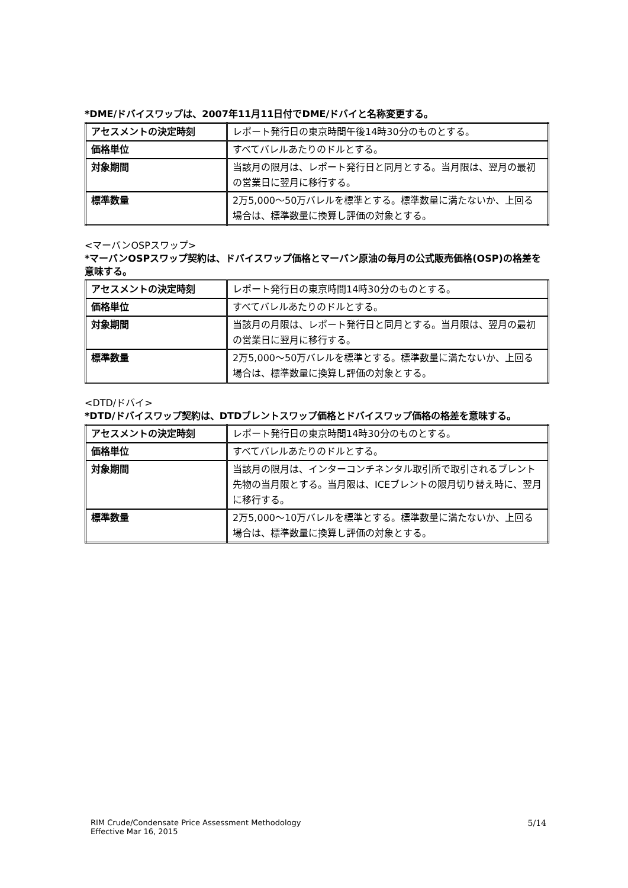*DME/ドバイスワップは、2007年11月11日付でDME/ドバイと名称変更する。
| アセスメントの決定時刻 | レポート発行日の東京時間午後14時30分のものとする。 |
| 価格単位 | すべてバレルあたりのドルとする。 |
| 対象期間 | 当該月の限月は、レポート発行日と同月とする。当月限は、翌月の最初の営業日に翌月に移行する。 |
| 標準数量 | 2万5,000～50万バレルを標準とする。標準数量に満たないか、上回る場合は、標準数量に換算し評価の対象とする。 |
<マーバンOSPスワップ>
*マーバンOSPスワップ契約は、ドバイスワップ価格とマーバン原油の毎月の公式販売価格(OSP)の格差を意味する。
| アセスメントの決定時刻 | レポート発行日の東京時間14時30分のものとする。 |
| 価格単位 | すべてバレルあたりのドルとする。 |
| 対象期間 | 当該月の月限は、レポート発行日と同月とする。当月限は、翌月の最初の営業日に翌月に移行する。 |
| 標準数量 | 2万5,000～50万バレルを標準とする。標準数量に満たないか、上回る場合は、標準数量に換算し評価の対象とする。 |
<DTD/ドバイ>
*DTD/ドバイスワップ契約は、DTDブレントスワップ価格とドバイスワップ価格の格差を意味する。
| アセスメントの決定時刻 | レポート発行日の東京時間14時30分のものとする。 |
| 価格単位 | すべてバレルあたりのドルとする。 |
| 対象期間 | 当該月の限月は、インターコンチネンタル取引所で取引されるブレント先物の当月限とする。当月限は、ICEブレントの限月切り替え時に、翌月に移行する。 |
| 標準数量 | 2万5,000～10万バレルを標準とする。標準数量に満たないか、上回る場合は、標準数量に換算し評価の対象とする。 |
RIM Crude/Condensate Price Assessment Methodology
Effective Mar 16, 2015
5/14